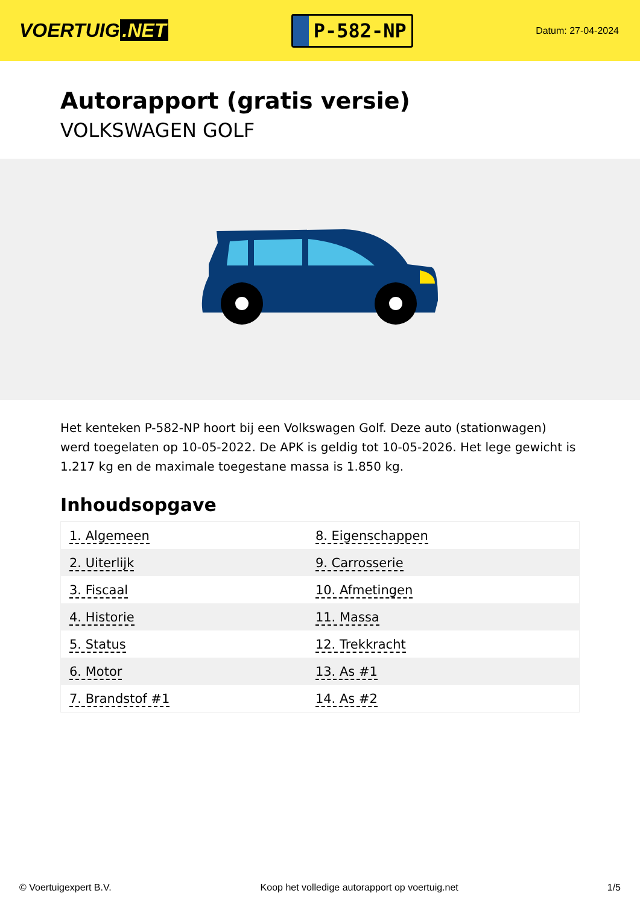VOERTUIG.NET
P-582-NP
Datum: 27-04-2024
Autorapport (gratis versie)
VOLKSWAGEN GOLF
Het kenteken P-582-NP hoort bij een Volkswagen Golf. Deze auto (stationwagen) werd toegelaten op 10-05-2022. De APK is geldig tot 10-05-2026. Het lege gewicht is 1.217 kg en de maximale toegestane massa is 1.850 kg.
Inhoudsopgave
| 1. Algemeen | 8. Eigenschappen |
| 2. Uiterlijk | 9. Carrosserie |
| 3. Fiscaal | 10. Afmetingen |
| 4. Historie | 11. Massa |
| 5. Status | 12. Trekkracht |
| 6. Motor | 13. As #1 |
| 7. Brandstof #1 | 14. As #2 |
© Voertuigexpert B.V. Koop het volledige autorapport op voertuig.net 1/5